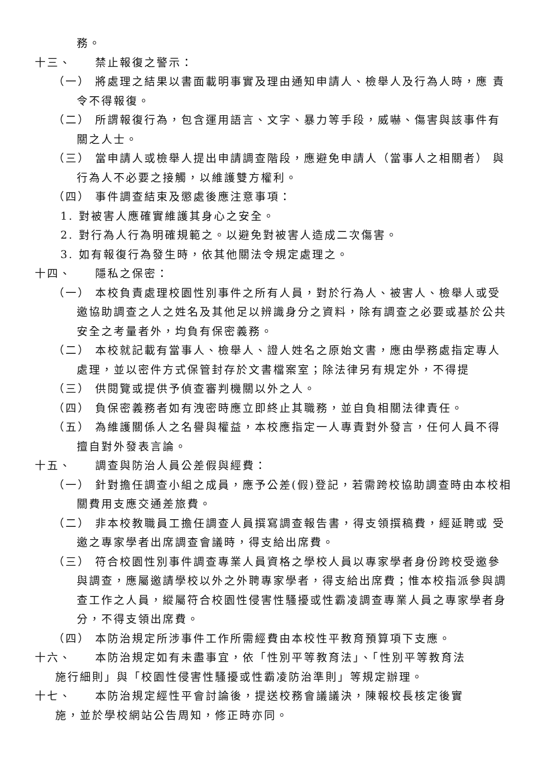務。
十三、 禁止報復之警示：
（一） 將處理之結果以書面載明事實及理由通知申請人、檢舉人及行為人時，應 責令不得報復。
（二） 所謂報復行為，包含運用語言、文字、暴力等手段，威嚇、傷害與該事件有關之人士。
（三） 當申請人或檢舉人提出申請調查階段，應避免申請人（當事人之相關者） 與行為人不必要之接觸，以維護雙方權利。
（四） 事件調查結束及懲處後應注意事項：
1. 對被害人應確實維護其身心之安全。
2. 對行為人行為明確規範之。以避免對被害人造成二次傷害。
3. 如有報復行為發生時，依其他關法令規定處理之。
十四、 隱私之保密：
（一） 本校負責處理校園性別事件之所有人員，對於行為人、被害人、檢舉人或受邀協助調查之人之姓名及其他足以辨識身分之資料，除有調查之必要或基於公共安全之考量者外，均負有保密義務。
（二） 本校就記載有當事人、檢舉人、證人姓名之原始文書，應由學務處指定專人處理，並以密件方式保管封存於文書檔案室；除法律另有規定外，不得提
（三） 供閱覽或提供予偵查審判機關以外之人。
（四） 負保密義務者如有洩密時應立即終止其職務，並自負相關法律責任。
（五） 為維護關係人之名譽與權益，本校應指定一人專責對外發言，任何人員不得擅自對外發表言論。
十五、 調查與防治人員公差假與經費：
（一） 針對擔任調查小組之成員，應予公差(假)登記，若需跨校協助調查時由本校相關費用支應交通差旅費。
（二） 非本校教職員工擔任調查人員撰寫調查報告書，得支領撰稿費，經延聘或 受邀之專家學者出席調查會議時，得支給出席費。
（三） 符合校園性別事件調查專業人員資格之學校人員以專家學者身份跨校受邀參與調查，應屬邀請學校以外之外聘專家學者，得支給出席費；惟本校指派參與調查工作之人員，縱屬符合校園性侵害性騷擾或性霸凌調查專業人員之專家學者身分，不得支領出席費。
（四） 本防治規定所涉事件工作所需經費由本校性平教育預算項下支應。
十六、 本防治規定如有未盡事宜，依「性別平等教育法」、「性別平等教育法
施行細則」與「校園性侵害性騷擾或性霸凌防治準則」等規定辦理。
十七、 本防治規定經性平會討論後，提送校務會議議決，陳報校長核定後實
施，並於學校網站公告周知，修正時亦同。